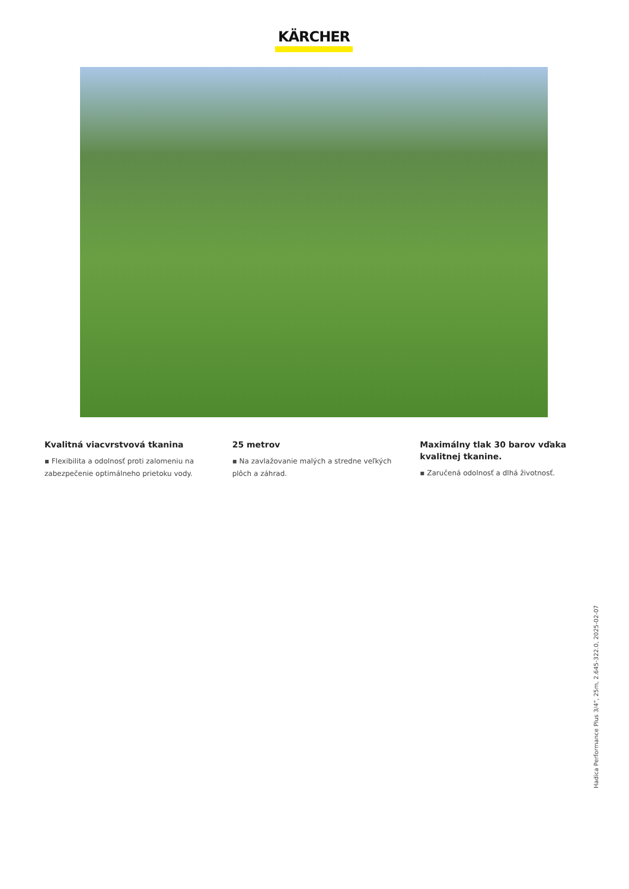KÄRCHER
Kvalitná viacvrstvová tkanina
▪ Flexibilita a odolnosť proti zalomeniu na zabezpečenie optimálneho prietoku vody.
25 metrov
▪ Na zavlažovanie malých a stredne veľkých plôch a záhrad.
Maximálny tlak 30 barov vďaka kvalitnej tkanine.
▪ Zaručená odolnosť a dlhá životnosť.
Hadica Performance Plus 3/4", 25m, 2.645-322.0, 2025-02-07